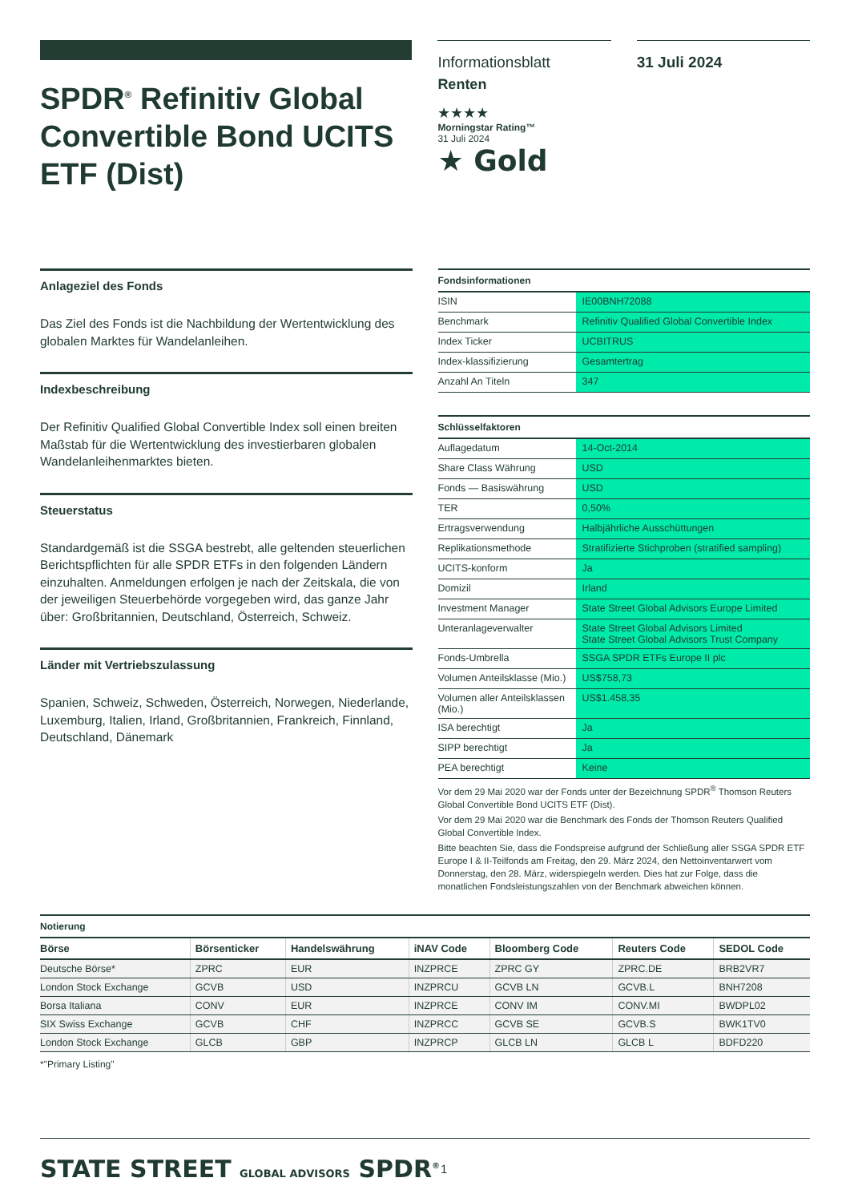SPDR<sup>®</sup> Refinitiv Global Convertible Bond UCITS ETF (Dist)
Informationsblatt
Renten
★★★★
Morningstar Rating™
31 Juli 2024
★ Gold
31 Juli 2024
Anlageziel des Fonds
Das Ziel des Fonds ist die Nachbildung der Wertentwicklung des globalen Marktes für Wandelanleihen.
Indexbeschreibung
Der Refinitiv Qualified Global Convertible Index soll einen breiten Maßstab für die Wertentwicklung des investierbaren globalen Wandelanleihenmarktes bieten.
Steuerstatus
Standardgemäß ist die SSGA bestrebt, alle geltenden steuerlichen Berichtspflichten für alle SPDR ETFs in den folgenden Ländern einzuhalten. Anmeldungen erfolgen je nach der Zeitskala, die von der jeweiligen Steuerbehörde vorgegeben wird, das ganze Jahr über: Großbritannien, Deutschland, Österreich, Schweiz.
Länder mit Vertriebszulassung
Spanien, Schweiz, Schweden, Österreich, Norwegen, Niederlande, Luxemburg, Italien, Irland, Großbritannien, Frankreich, Finnland, Deutschland, Dänemark
Fondsinformationen
| ISIN | IE00BNH72088 |
| Benchmark | Refinitiv Qualified Global Convertible Index |
| Index Ticker | UCBITRUS |
| Index-klassifizierung | Gesamtertrag |
| Anzahl An Titeln | 347 |
Schlüsselfaktoren
| Auflagedatum | 14-Oct-2014 |
| Share Class Währung | USD |
| Fonds — Basiswährung | USD |
| TER | 0,50% |
| Ertragsverwendung | Halbjährliche Ausschüttungen |
| Replikationsmethode | Stratifizierte Stichproben (stratified sampling) |
| UCITS-konform | Ja |
| Domizil | Irland |
| Investment Manager | State Street Global Advisors Europe Limited |
| Unteranlageverwalter | State Street Global Advisors Limited State Street Global Advisors Trust Company |
| Fonds-Umbrella | SSGA SPDR ETFs Europe II plc |
| Volumen Anteilsklasse (Mio.) | US$758,73 |
| Volumen aller Anteilsklassen (Mio.) | US$1.458,35 |
| ISA berechtigt | Ja |
| SIPP berechtigt | Ja |
| PEA berechtigt | Keine |
Vor dem 29 Mai 2020 war der Fonds unter der Bezeichnung SPDR<sup>®</sup> Thomson Reuters Global Convertible Bond UCITS ETF (Dist).
Vor dem 29 Mai 2020 war die Benchmark des Fonds der Thomson Reuters Qualified Global Convertible Index.
Bitte beachten Sie, dass die Fondspreise aufgrund der Schließung aller SSGA SPDR ETF Europe I & II-Teilfonds am Freitag, den 29. März 2024, den Nettoinventarwert vom Donnerstag, den 28. März, widerspiegeln werden. Dies hat zur Folge, dass die monatlichen Fondsleistungszahlen von der Benchmark abweichen können.
Notierung
| Börse | Börsenticker | Handelswährung | iNAV Code | Bloomberg Code | Reuters Code | SEDOL Code |
| --- | --- | --- | --- | --- | --- | --- |
| Deutsche Börse* | ZPRC | EUR | INZPRCE | ZPRC GY | ZPRC.DE | BRB2VR7 |
| London Stock Exchange | GCVB | USD | INZPRCU | GCVB LN | GCVB.L | BNH7208 |
| Borsa Italiana | CONV | EUR | INZPRCE | CONV IM | CONV.MI | BWDPL02 |
| SIX Swiss Exchange | GCVB | CHF | INZPRCC | GCVB SE | GCVB.S | BWK1TV0 |
| London Stock Exchange | GLCB | GBP | INZPRCP | GLCB LN | GLCB L | BDFD220 |
*"Primary Listing"
STATE STREET GLOBAL ADVISORS SPDR<sup>®</sup>
1